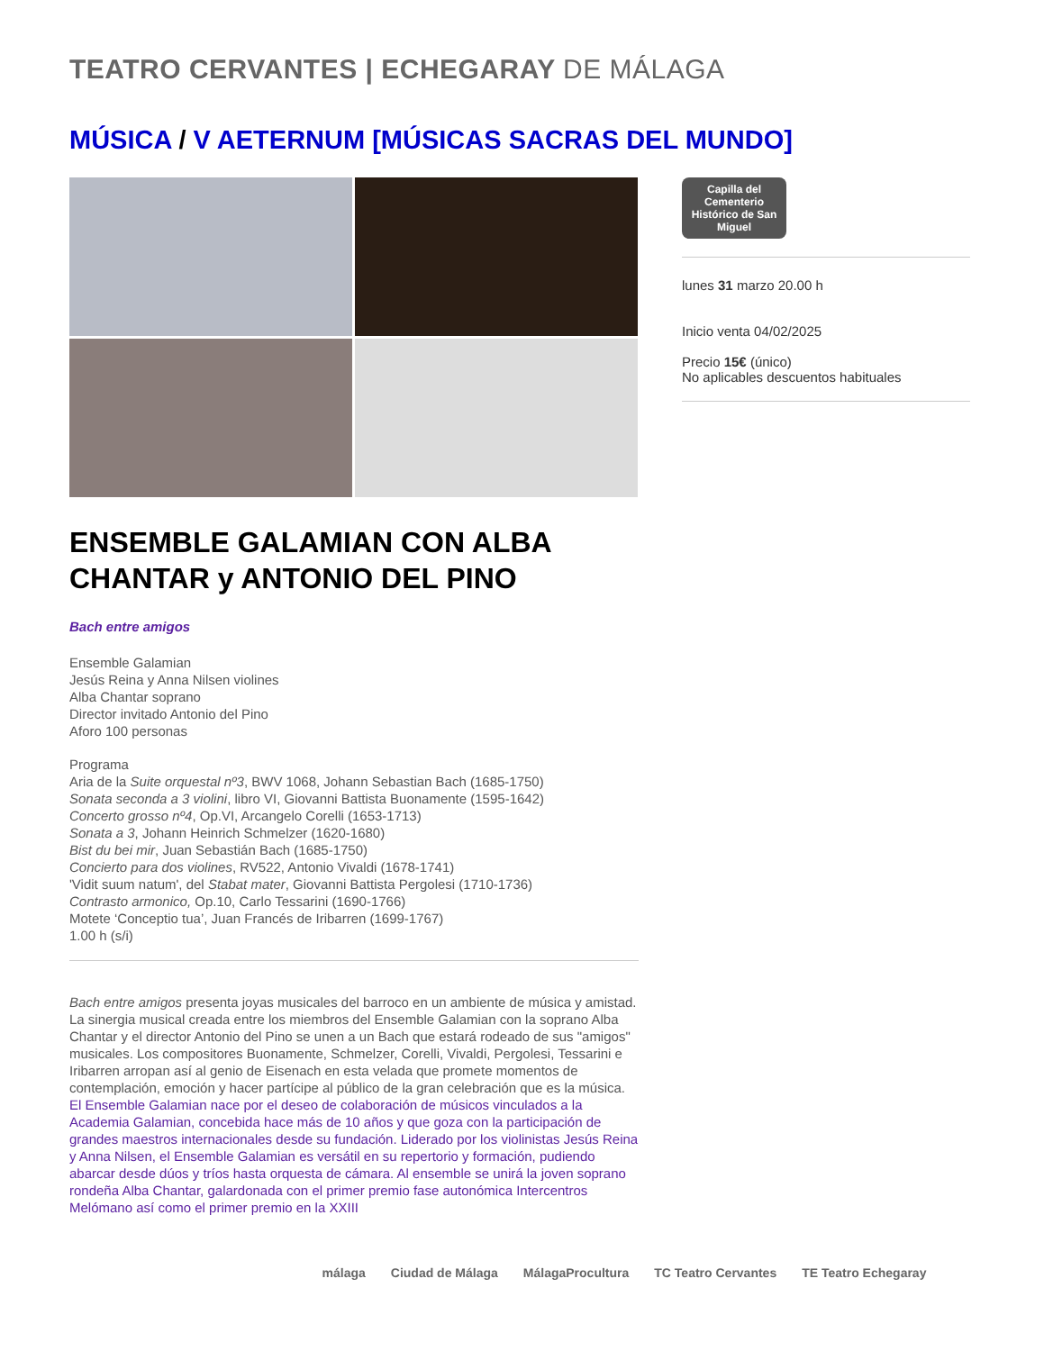TEATRO CERVANTES | ECHEGARAY DE MÁLAGA
MÚSICA / V AETERNUM [MÚSICAS SACRAS DEL MUNDO]
ENSEMBLE GALAMIAN CON ALBA CHANTAR y ANTONIO DEL PINO
Bach entre amigos
Ensemble Galamian
Jesús Reina y Anna Nilsen violines
Alba Chantar soprano
Director invitado Antonio del Pino
Aforo 100 personas
Programa
Aria de la Suite orquestal nº3, BWV 1068, Johann Sebastian Bach (1685-1750)
Sonata seconda a 3 violini, libro VI, Giovanni Battista Buonamente (1595-1642)
Concerto grosso nº4, Op.VI, Arcangelo Corelli (1653-1713)
Sonata a 3, Johann Heinrich Schmelzer (1620-1680)
Bist du bei mir, Juan Sebastián Bach (1685-1750)
Concierto para dos violines, RV522, Antonio Vivaldi (1678-1741)
'Vidit suum natum', del Stabat mater, Giovanni Battista Pergolesi (1710-1736)
Contrasto armonico, Op.10, Carlo Tessarini (1690-1766)
Motete ‘Conceptio tua’, Juan Francés de Iribarren (1699-1767)
1.00 h (s/i)
Bach entre amigos presenta joyas musicales del barroco en un ambiente de música y amistad. La sinergia musical creada entre los miembros del Ensemble Galamian con la soprano Alba Chantar y el director Antonio del Pino se unen a un Bach que estará rodeado de sus "amigos" musicales. Los compositores Buonamente, Schmelzer, Corelli, Vivaldi, Pergolesi, Tessarini e Iribarren arropan así al genio de Eisenach en esta velada que promete momentos de contemplación, emoción y hacer partícipe al público de la gran celebración que es la música.
El Ensemble Galamian nace por el deseo de colaboración de músicos vinculados a la Academia Galamian, concebida hace más de 10 años y que goza con la participación de grandes maestros internacionales desde su fundación. Liderado por los violinistas Jesús Reina y Anna Nilsen, el Ensemble Galamian es versátil en su repertorio y formación, pudiendo abarcar desde dúos y tríos hasta orquesta de cámara. Al ensemble se unirá la joven soprano rondeña Alba Chantar, galardonada con el primer premio fase autonómica Intercentros Melómano así como el primer premio en la XXIII
Capilla del Cementerio Histórico de San Miguel
lunes 31 marzo 20.00 h
Inicio venta 04/02/2025
Precio 15€ (único)
No aplicables descuentos habituales
málaga Ciudad de Málaga MálagaProcultura TC Teatro Cervantes TE Teatro Echegaray